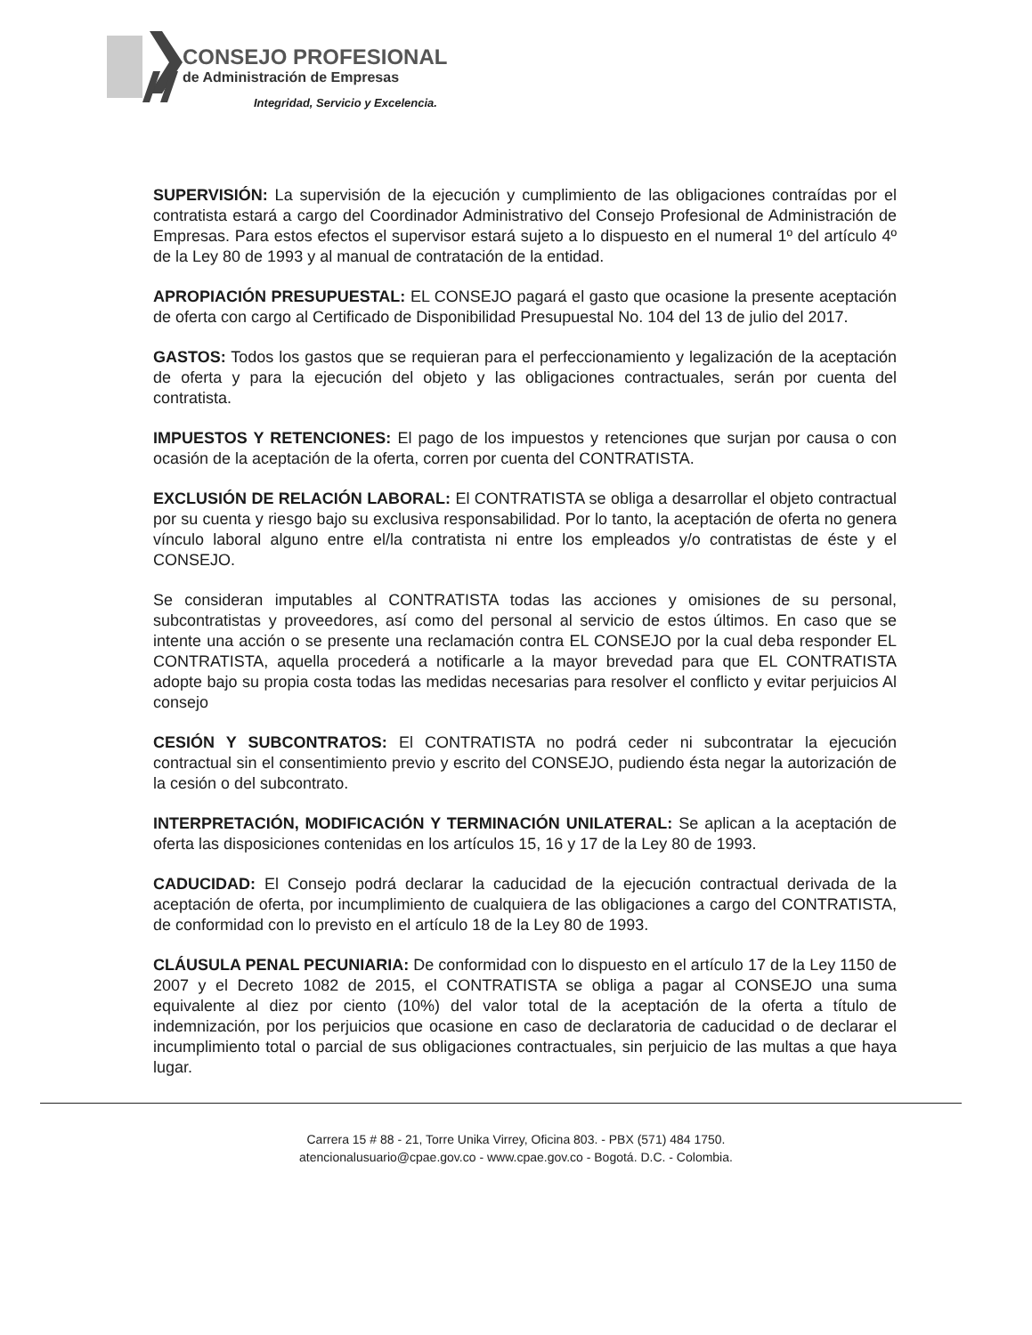CONSEJO PROFESIONAL
de Administración de Empresas
Integridad, Servicio y Excelencia.
SUPERVISIÓN: La supervisión de la ejecución y cumplimiento de las obligaciones contraídas por el contratista estará a cargo del Coordinador Administrativo del Consejo Profesional de Administración de Empresas. Para estos efectos el supervisor estará sujeto a lo dispuesto en el numeral 1º del artículo 4º de la Ley 80 de 1993 y al manual de contratación de la entidad.
APROPIACIÓN PRESUPUESTAL: EL CONSEJO pagará el gasto que ocasione la presente aceptación de oferta con cargo al Certificado de Disponibilidad Presupuestal No. 104 del 13 de julio del 2017.
GASTOS: Todos los gastos que se requieran para el perfeccionamiento y legalización de la aceptación de oferta y para la ejecución del objeto y las obligaciones contractuales, serán por cuenta del contratista.
IMPUESTOS Y RETENCIONES: El pago de los impuestos y retenciones que surjan por causa o con ocasión de la aceptación de la oferta, corren por cuenta del CONTRATISTA.
EXCLUSIÓN DE RELACIÓN LABORAL: El CONTRATISTA se obliga a desarrollar el objeto contractual por su cuenta y riesgo bajo su exclusiva responsabilidad. Por lo tanto, la aceptación de oferta no genera vínculo laboral alguno entre el/la contratista ni entre los empleados y/o contratistas de éste y el CONSEJO.
Se consideran imputables al CONTRATISTA todas las acciones y omisiones de su personal, subcontratistas y proveedores, así como del personal al servicio de estos últimos. En caso que se intente una acción o se presente una reclamación contra EL CONSEJO por la cual deba responder EL CONTRATISTA, aquella procederá a notificarle a la mayor brevedad para que EL CONTRATISTA adopte bajo su propia costa todas las medidas necesarias para resolver el conflicto y evitar perjuicios Al consejo
CESIÓN Y SUBCONTRATOS: El CONTRATISTA no podrá ceder ni subcontratar la ejecución contractual sin el consentimiento previo y escrito del CONSEJO, pudiendo ésta negar la autorización de la cesión o del subcontrato.
INTERPRETACIÓN, MODIFICACIÓN Y TERMINACIÓN UNILATERAL: Se aplican a la aceptación de oferta las disposiciones contenidas en los artículos 15, 16 y 17 de la Ley 80 de 1993.
CADUCIDAD: El Consejo podrá declarar la caducidad de la ejecución contractual derivada de la aceptación de oferta, por incumplimiento de cualquiera de las obligaciones a cargo del CONTRATISTA, de conformidad con lo previsto en el artículo 18 de la Ley 80 de 1993.
CLÁUSULA PENAL PECUNIARIA: De conformidad con lo dispuesto en el artículo 17 de la Ley 1150 de 2007 y el Decreto 1082 de 2015, el CONTRATISTA se obliga a pagar al CONSEJO una suma equivalente al diez por ciento (10%) del valor total de la aceptación de la oferta a título de indemnización, por los perjuicios que ocasione en caso de declaratoria de caducidad o de declarar el incumplimiento total o parcial de sus obligaciones contractuales, sin perjuicio de las multas a que haya lugar.
Carrera 15 # 88 - 21, Torre Unika Virrey, Oficina 803. - PBX (571) 484 1750.
atencionalusuario@cpae.gov.co - www.cpae.gov.co - Bogotá. D.C. - Colombia.